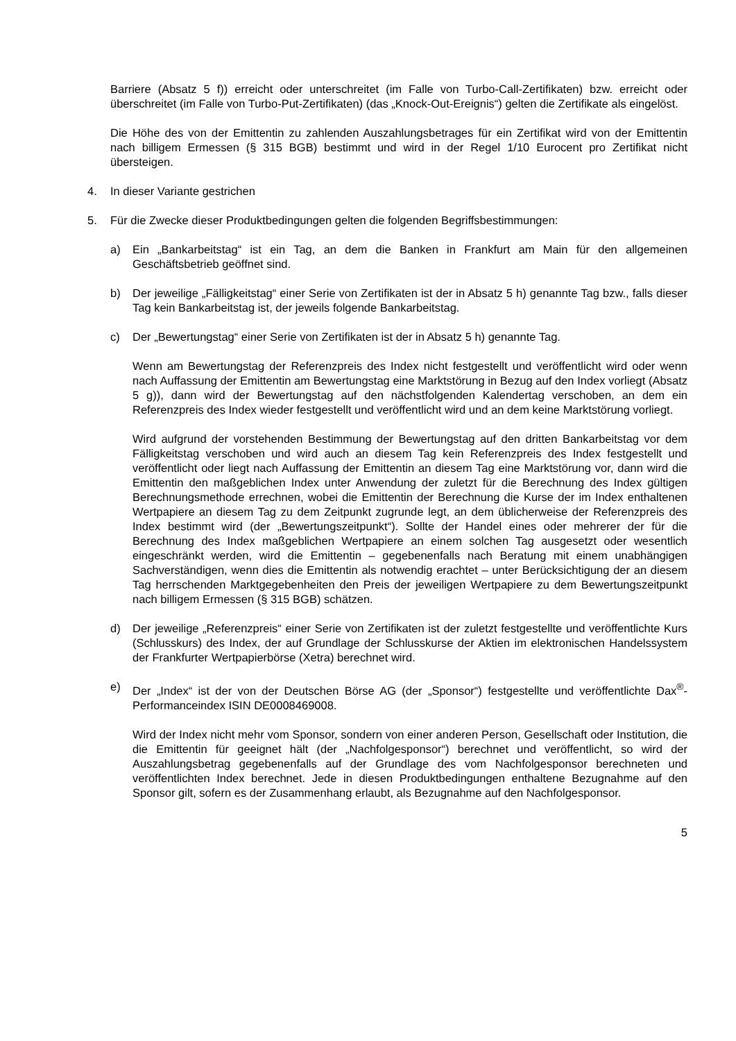Barriere (Absatz 5 f)) erreicht oder unterschreitet (im Falle von Turbo-Call-Zertifikaten) bzw. erreicht oder überschreitet (im Falle von Turbo-Put-Zertifikaten) (das „Knock-Out-Ereignis“) gelten die Zertifikate als eingelöst.
Die Höhe des von der Emittentin zu zahlenden Auszahlungsbetrages für ein Zertifikat wird von der Emittentin nach billigem Ermessen (§ 315 BGB) bestimmt und wird in der Regel 1/10 Eurocent pro Zertifikat nicht übersteigen.
4. In dieser Variante gestrichen
5. Für die Zwecke dieser Produktbedingungen gelten die folgenden Begriffsbestimmungen:
a) Ein „Bankarbeitstag“ ist ein Tag, an dem die Banken in Frankfurt am Main für den allgemeinen Geschäftsbetrieb geöffnet sind.
b) Der jeweilige „Fälligkeitstag“ einer Serie von Zertifikaten ist der in Absatz 5 h) genannte Tag bzw., falls dieser Tag kein Bankarbeitstag ist, der jeweils folgende Bankarbeitstag.
c) Der „Bewertungstag“ einer Serie von Zertifikaten ist der in Absatz 5 h) genannte Tag.
Wenn am Bewertungstag der Referenzpreis des Index nicht festgestellt und veröffentlicht wird oder wenn nach Auffassung der Emittentin am Bewertungstag eine Marktstörung in Bezug auf den Index vorliegt (Absatz 5 g)), dann wird der Bewertungstag auf den nächstfolgenden Kalendertag verschoben, an dem ein Referenzpreis des Index wieder festgestellt und veröffentlicht wird und an dem keine Marktstörung vorliegt.
Wird aufgrund der vorstehenden Bestimmung der Bewertungstag auf den dritten Bankarbeitstag vor dem Fälligkeitstag verschoben und wird auch an diesem Tag kein Referenzpreis des Index festgestellt und veröffentlicht oder liegt nach Auffassung der Emittentin an diesem Tag eine Marktstörung vor, dann wird die Emittentin den maßgeblichen Index unter Anwendung der zuletzt für die Berechnung des Index gültigen Berechnungsmethode errechnen, wobei die Emittentin der Berechnung die Kurse der im Index enthaltenen Wertpapiere an diesem Tag zu dem Zeitpunkt zugrunde legt, an dem üblicherweise der Referenzpreis des Index bestimmt wird (der „Bewertungszeitpunkt“). Sollte der Handel eines oder mehrerer der für die Berechnung des Index maßgeblichen Wertpapiere an einem solchen Tag ausgesetzt oder wesentlich eingeschränkt werden, wird die Emittentin – gegebenenfalls nach Beratung mit einem unabhängigen Sachverständigen, wenn dies die Emittentin als notwendig erachtet – unter Berücksichtigung der an diesem Tag herrschenden Marktgegebenheiten den Preis der jeweiligen Wertpapiere zu dem Bewertungszeitpunkt nach billigem Ermessen (§ 315 BGB) schätzen.
d) Der jeweilige „Referenzpreis“ einer Serie von Zertifikaten ist der zuletzt festgestellte und veröffentlichte Kurs (Schlusskurs) des Index, der auf Grundlage der Schlusskurse der Aktien im elektronischen Handelssystem der Frankfurter Wertpapierbörse (Xetra) berechnet wird.
e) Der „Index“ ist der von der Deutschen Börse AG (der „Sponsor“) festgestellte und veröffentlichte Dax<sup>®</sup>-Performanceindex ISIN DE0008469008.
Wird der Index nicht mehr vom Sponsor, sondern von einer anderen Person, Gesellschaft oder Institution, die die Emittentin für geeignet hält (der „Nachfolgesponsor“) berechnet und veröffentlicht, so wird der Auszahlungsbetrag gegebenenfalls auf der Grundlage des vom Nachfolgesponsor berechneten und veröffentlichten Index berechnet. Jede in diesen Produktbedingungen enthaltene Bezugnahme auf den Sponsor gilt, sofern es der Zusammenhang erlaubt, als Bezugnahme auf den Nachfolgesponsor.
5